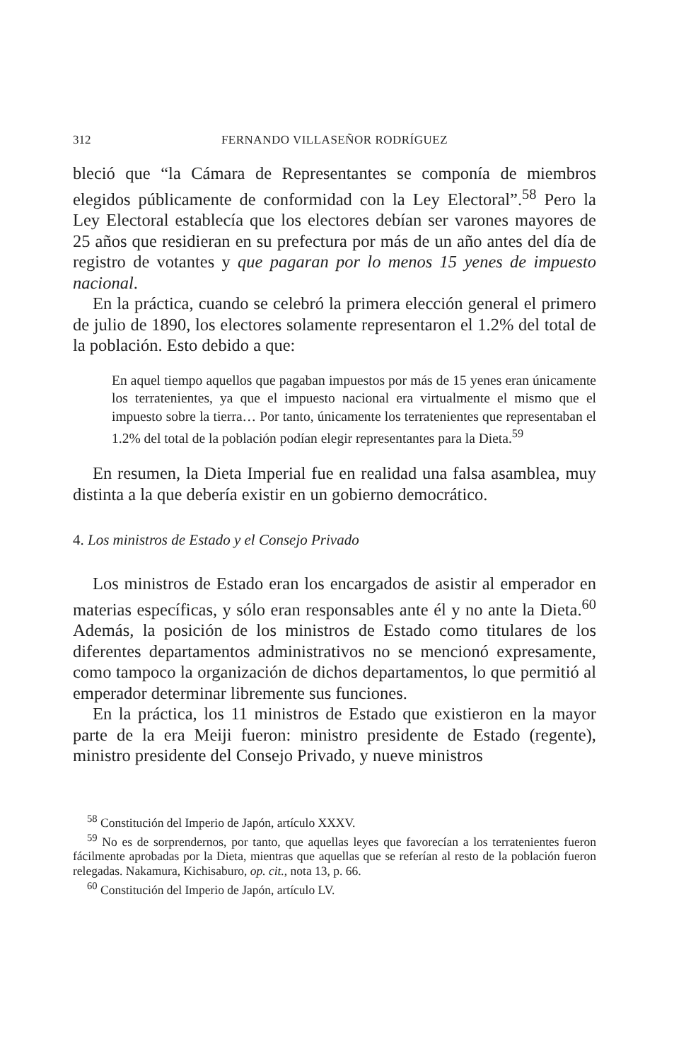312 FERNANDO VILLASEÑOR RODRÍGUEZ
bleció que “la Cámara de Representantes se componía de miembros elegidos públicamente de conformidad con la Ley Electoral”.<sup>58</sup> Pero la Ley Electoral establecía que los electores debían ser varones mayores de 25 años que residieran en su prefectura por más de un año antes del día de registro de votantes y que pagaran por lo menos 15 yenes de impuesto nacional.
En la práctica, cuando se celebró la primera elección general el primero de julio de 1890, los electores solamente representaron el 1.2% del total de la población. Esto debido a que:
En aquel tiempo aquellos que pagaban impuestos por más de 15 yenes eran únicamente los terratenientes, ya que el impuesto nacional era virtualmente el mismo que el impuesto sobre la tierra… Por tanto, únicamente los terratenientes que representaban el 1.2% del total de la población podían elegir representantes para la Dieta.<sup>59</sup>
En resumen, la Dieta Imperial fue en realidad una falsa asamblea, muy distinta a la que debería existir en un gobierno democrático.
4. Los ministros de Estado y el Consejo Privado
Los ministros de Estado eran los encargados de asistir al emperador en materias específicas, y sólo eran responsables ante él y no ante la Dieta.<sup>60</sup> Además, la posición de los ministros de Estado como titulares de los diferentes departamentos administrativos no se mencionó expresamente, como tampoco la organización de dichos departamentos, lo que permitió al emperador determinar libremente sus funciones.
En la práctica, los 11 ministros de Estado que existieron en la mayor parte de la era Meiji fueron: ministro presidente de Estado (regente), ministro presidente del Consejo Privado, y nueve ministros
<sup>58</sup> Constitución del Imperio de Japón, artículo XXXV.
<sup>59</sup> No es de sorprendernos, por tanto, que aquellas leyes que favorecían a los terratenientes fueron fácilmente aprobadas por la Dieta, mientras que aquellas que se referían al resto de la población fueron relegadas. Nakamura, Kichisaburo, op. cit., nota 13, p. 66.
<sup>60</sup> Constitución del Imperio de Japón, artículo LV.